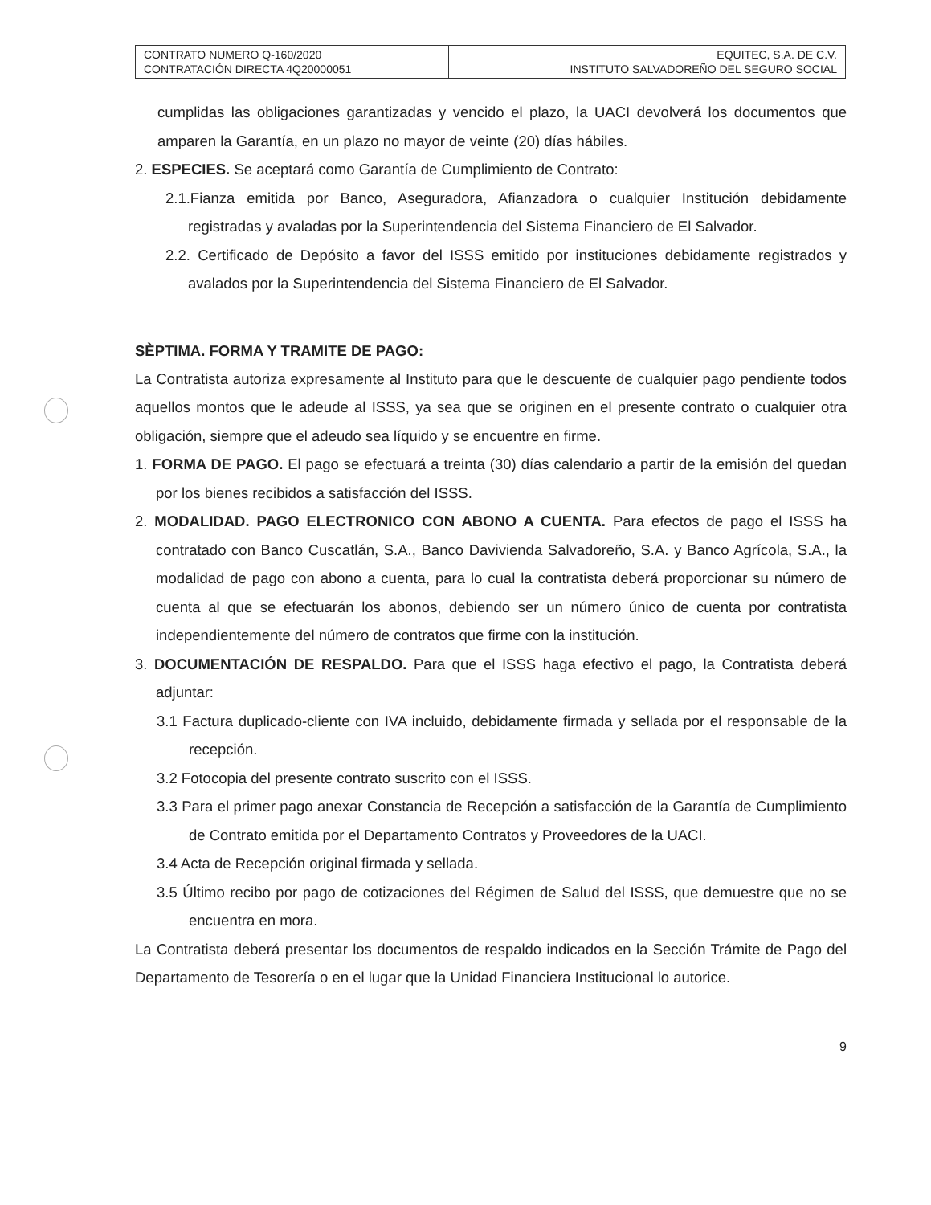| CONTRATO NUMERO Q-160/2020 CONTRATACIÓN DIRECTA 4Q20000051 | EQUITEC, S.A. DE C.V. INSTITUTO SALVADOREÑO DEL SEGURO SOCIAL |
cumplidas las obligaciones garantizadas y vencido el plazo, la UACI devolverá los documentos que amparen la Garantía, en un plazo no mayor de veinte (20) días hábiles.
2. ESPECIES. Se aceptará como Garantía de Cumplimiento de Contrato:
2.1.Fianza emitida por Banco, Aseguradora, Afianzadora o cualquier Institución debidamente registradas y avaladas por la Superintendencia del Sistema Financiero de El Salvador.
2.2. Certificado de Depósito a favor del ISSS emitido por instituciones debidamente registrados y avalados por la Superintendencia del Sistema Financiero de El Salvador.
SÈPTIMA. FORMA Y TRAMITE DE PAGO:
La Contratista autoriza expresamente al Instituto para que le descuente de cualquier pago pendiente todos aquellos montos que le adeude al ISSS, ya sea que se originen en el presente contrato o cualquier otra obligación, siempre que el adeudo sea líquido y se encuentre en firme.
1. FORMA DE PAGO. El pago se efectuará a treinta (30) días calendario a partir de la emisión del quedan por los bienes recibidos a satisfacción del ISSS.
2. MODALIDAD. PAGO ELECTRONICO CON ABONO A CUENTA. Para efectos de pago el ISSS ha contratado con Banco Cuscatlán, S.A., Banco Davivienda Salvadoreño, S.A. y Banco Agrícola, S.A., la modalidad de pago con abono a cuenta, para lo cual la contratista deberá proporcionar su número de cuenta al que se efectuarán los abonos, debiendo ser un número único de cuenta por contratista independientemente del número de contratos que firme con la institución.
3. DOCUMENTACIÓN DE RESPALDO. Para que el ISSS haga efectivo el pago, la Contratista deberá adjuntar:
3.1 Factura duplicado-cliente con IVA incluido, debidamente firmada y sellada por el responsable de la recepción.
3.2 Fotocopia del presente contrato suscrito con el ISSS.
3.3 Para el primer pago anexar Constancia de Recepción a satisfacción de la Garantía de Cumplimiento de Contrato emitida por el Departamento Contratos y Proveedores de la UACI.
3.4 Acta de Recepción original firmada y sellada.
3.5 Último recibo por pago de cotizaciones del Régimen de Salud del ISSS, que demuestre que no se encuentra en mora.
La Contratista deberá presentar los documentos de respaldo indicados en la Sección Trámite de Pago del Departamento de Tesorería o en el lugar que la Unidad Financiera Institucional lo autorice.
9